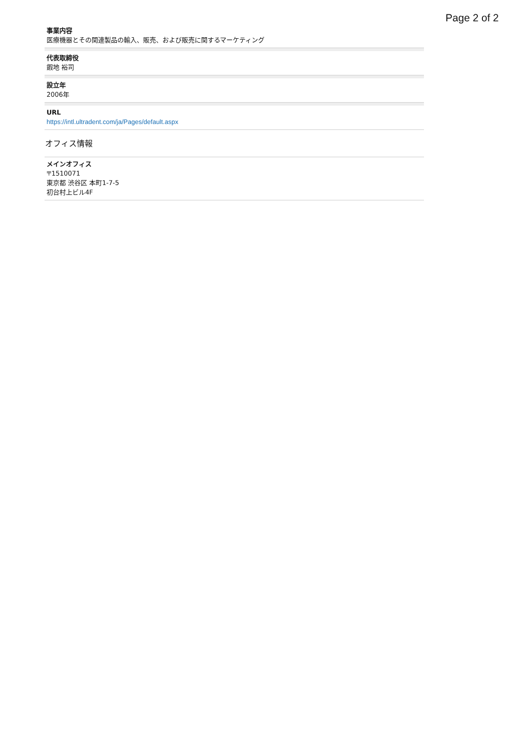Page 2 of 2
事業内容
医療機器とその関連製品の輸入、販売、および販売に関するマーケティング
代表取締役
鍜地 裕司
設立年
2006年
URL
https://intl.ultradent.com/ja/Pages/default.aspx
オフィス情報
メインオフィス
〒1510071
東京都 渋谷区 本町1-7-5
初台村上ビル4F